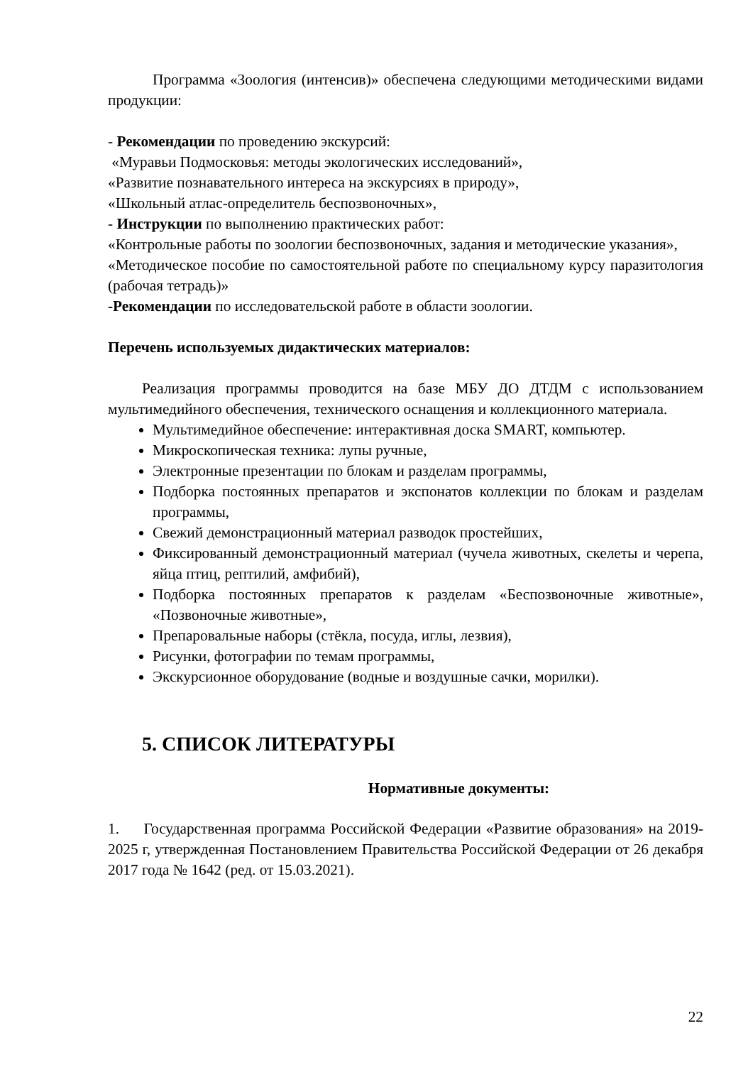Программа «Зоология (интенсив)» обеспечена следующими методическими видами продукции:
- Рекомендации по проведению экскурсий:
«Муравьи Подмосковья: методы экологических исследований»,
«Развитие познавательного интереса на экскурсиях в природу»,
«Школьный атлас-определитель беспозвоночных»,
- Инструкции по выполнению практических работ:
«Контрольные работы по зоологии беспозвоночных, задания и методические указания»,
«Методическое пособие по самостоятельной работе по специальному курсу паразитология (рабочая тетрадь)»
-Рекомендации по исследовательской работе в области зоологии.
Перечень используемых дидактических материалов:
Реализация программы проводится на базе МБУ ДО ДТДМ с использованием мультимедийного обеспечения, технического оснащения и коллекционного материала.
Мультимедийное обеспечение: интерактивная доска SMART, компьютер.
Микроскопическая техника: лупы ручные,
Электронные презентации по блокам и разделам программы,
Подборка постоянных препаратов и экспонатов коллекции по блокам и разделам программы,
Свежий демонстрационный материал разводок простейших,
Фиксированный демонстрационный материал (чучела животных, скелеты и черепа, яйца птиц, рептилий, амфибий),
Подборка постоянных препаратов к разделам «Беспозвоночные животные», «Позвоночные животные»,
Препаровальные наборы (стёкла, посуда, иглы, лезвия),
Рисунки, фотографии по темам программы,
Экскурсионное оборудование (водные и воздушные сачки, морилки).
5. СПИСОК ЛИТЕРАТУРЫ
Нормативные документы:
1. Государственная программа Российской Федерации «Развитие образования» на 2019-2025 г, утвержденная Постановлением Правительства Российской Федерации от 26 декабря 2017 года № 1642 (ред. от 15.03.2021).
22